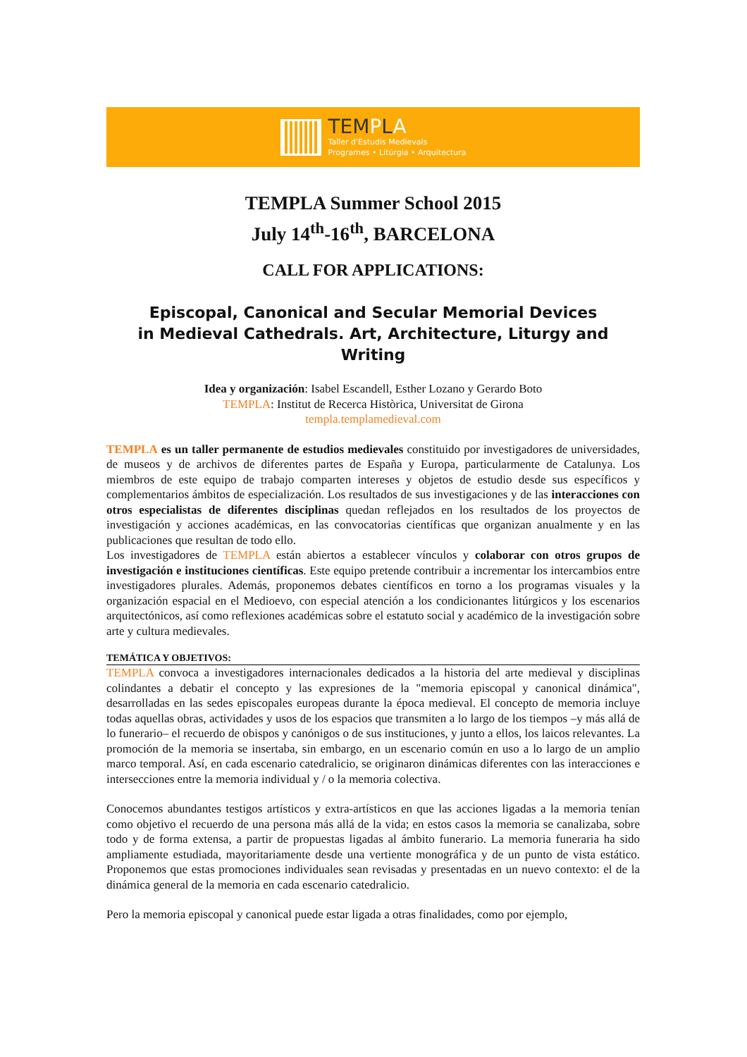TEMPLA
Taller d'Estudis Medievals
Programes • Litúrgia • Arquitectura
TEMPLA Summer School 2015
July 14<sup>th</sup>-16<sup>th</sup>, BARCELONA
CALL FOR APPLICATIONS:
Episcopal, Canonical and Secular Memorial Devices
in Medieval Cathedrals. Art, Architecture, Liturgy and Writing
Idea y organización: Isabel Escandell, Esther Lozano y Gerardo Boto
TEMPLA: Institut de Recerca Històrica, Universitat de Girona
templa.templamedieval.com
TEMPLA es un taller permanente de estudios medievales constituido por investigadores de universidades, de museos y de archivos de diferentes partes de España y Europa, particularmente de Catalunya. Los miembros de este equipo de trabajo comparten intereses y objetos de estudio desde sus específicos y complementarios ámbitos de especialización. Los resultados de sus investigaciones y de las interacciones con otros especialistas de diferentes disciplinas quedan reflejados en los resultados de los proyectos de investigación y acciones académicas, en las convocatorias científicas que organizan anualmente y en las publicaciones que resultan de todo ello.
Los investigadores de TEMPLA están abiertos a establecer vínculos y colaborar con otros grupos de investigación e instituciones científicas. Este equipo pretende contribuir a incrementar los intercambios entre investigadores plurales. Además, proponemos debates científicos en torno a los programas visuales y la organización espacial en el Medioevo, con especial atención a los condicionantes litúrgicos y los escenarios arquitectónicos, así como reflexiones académicas sobre el estatuto social y académico de la investigación sobre arte y cultura medievales.
TEMÁTICA Y OBJETIVOS:
TEMPLA convoca a investigadores internacionales dedicados a la historia del arte medieval y disciplinas colindantes a debatir el concepto y las expresiones de la "memoria episcopal y canonical dinámica", desarrolladas en las sedes episcopales europeas durante la época medieval. El concepto de memoria incluye todas aquellas obras, actividades y usos de los espacios que transmiten a lo largo de los tiempos –y más allá de lo funerario– el recuerdo de obispos y canónigos o de sus instituciones, y junto a ellos, los laicos relevantes. La promoción de la memoria se insertaba, sin embargo, en un escenario común en uso a lo largo de un amplio marco temporal. Así, en cada escenario catedralicio, se originaron dinámicas diferentes con las interacciones e intersecciones entre la memoria individual y / o la memoria colectiva.
Conocemos abundantes testigos artísticos y extra-artísticos en que las acciones ligadas a la memoria tenían como objetivo el recuerdo de una persona más allá de la vida; en estos casos la memoria se canalizaba, sobre todo y de forma extensa, a partir de propuestas ligadas al ámbito funerario. La memoria funeraria ha sido ampliamente estudiada, mayoritariamente desde una vertiente monográfica y de un punto de vista estático. Proponemos que estas promociones individuales sean revisadas y presentadas en un nuevo contexto: el de la dinámica general de la memoria en cada escenario catedralicio.
Pero la memoria episcopal y canonical puede estar ligada a otras finalidades, como por ejemplo,